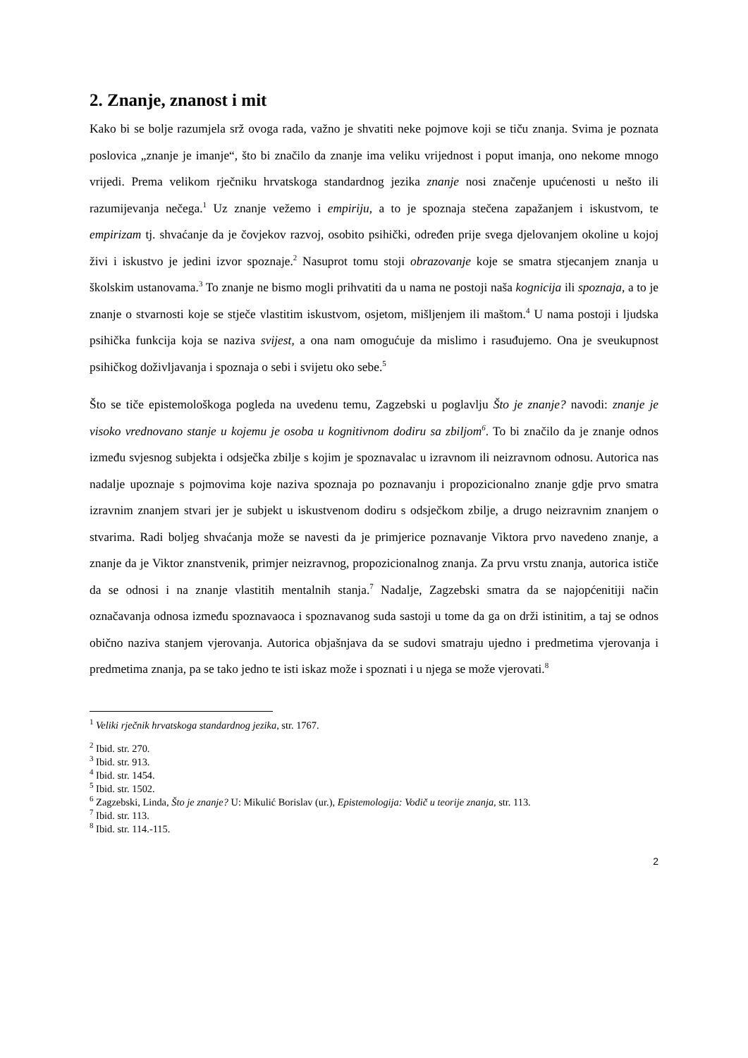2. Znanje, znanost i mit
Kako bi se bolje razumjela srž ovoga rada, važno je shvatiti neke pojmove koji se tiču znanja. Svima je poznata poslovica „znanje je imanje“, što bi značilo da znanje ima veliku vrijednost i poput imanja, ono nekome mnogo vrijedi. Prema velikom rječniku hrvatskoga standardnog jezika znanje nosi značenje upućenosti u nešto ili razumijevanja nečega.<sup>1</sup> Uz znanje vežemo i empiriju, a to je spoznaja stečena zapažanjem i iskustvom, te empirizam tj. shvaćanje da je čovjekov razvoj, osobito psihički, određen prije svega djelovanjem okoline u kojoj živi i iskustvo je jedini izvor spoznaje.<sup>2</sup> Nasuprot tomu stoji obrazovanje koje se smatra stjecanjem znanja u školskim ustanovama.<sup>3</sup> To znanje ne bismo mogli prihvatiti da u nama ne postoji naša kognicija ili spoznaja, a to je znanje o stvarnosti koje se stječe vlastitim iskustvom, osjetom, mišljenjem ili maštom.<sup>4</sup> U nama postoji i ljudska psihička funkcija koja se naziva svijest, a ona nam omogućuje da mislimo i rasuđujemo. Ona je sveukupnost psihičkog doživljavanja i spoznaja o sebi i svijetu oko sebe.<sup>5</sup>
Što se tiče epistemološkoga pogleda na uvedenu temu, Zagzebski u poglavlju Što je znanje? navodi: znanje je visoko vrednovano stanje u kojemu je osoba u kognitivnom dodiru sa zbiljom<sup>6</sup>. To bi značilo da je znanje odnos između svjesnog subjekta i odsječka zbilje s kojim je spoznavalac u izravnom ili neizravnom odnosu. Autorica nas nadalje upoznaje s pojmovima koje naziva spoznaja po poznavanju i propozicionalno znanje gdje prvo smatra izravnim znanjem stvari jer je subjekt u iskustvenom dodiru s odsječkom zbilje, a drugo neizravnim znanjem o stvarima. Radi boljeg shvaćanja može se navesti da je primjerice poznavanje Viktora prvo navedeno znanje, a znanje da je Viktor znanstvenik, primjer neizravnog, propozicionalnog znanja. Za prvu vrstu znanja, autorica ističe da se odnosi i na znanje vlastitih mentalnih stanja.<sup>7</sup> Nadalje, Zagzebski smatra da se najopćenitiji način označavanja odnosa između spoznavaoca i spoznavanog suda sastoji u tome da ga on drži istinitim, a taj se odnos obično naziva stanjem vjerovanja. Autorica objašnjava da se sudovi smatraju ujedno i predmetima vjerovanja i predmetima znanja, pa se tako jedno te isti iskaz može i spoznati i u njega se može vjerovati.<sup>8</sup>
<sup>1</sup> Veliki rječnik hrvatskoga standardnog jezika, str. 1767.
<sup>2</sup> Ibid. str. 270.
<sup>3</sup> Ibid. str. 913.
<sup>4</sup> Ibid. str. 1454.
<sup>5</sup> Ibid. str. 1502.
<sup>6</sup> Zagzebski, Linda, Što je znanje? U: Mikulić Borislav (ur.), Epistemologija: Vodič u teorije znanja, str. 113.
<sup>7</sup> Ibid. str. 113.
<sup>8</sup> Ibid. str. 114.-115.
2